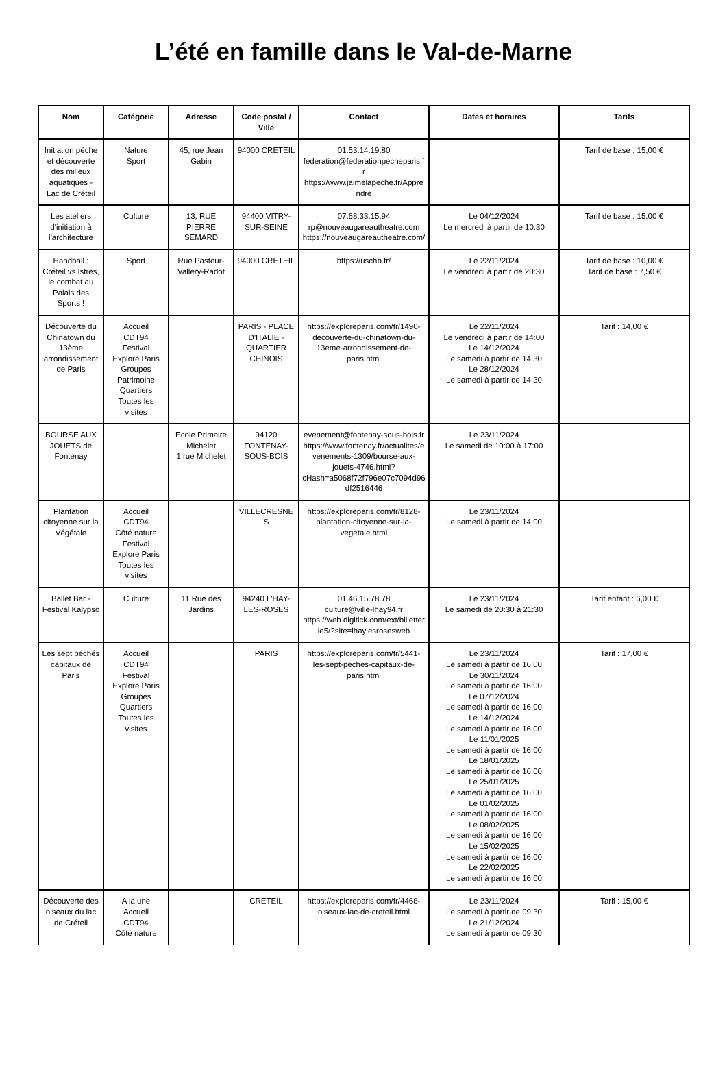L’été en famille dans le Val-de-Marne
| Nom | Catégorie | Adresse | Code postal / Ville | Contact | Dates et horaires | Tarifs |
| --- | --- | --- | --- | --- | --- | --- |
| Initiation pêche et découverte des milieux aquatiques - Lac de Créteil | Nature Sport | 45, rue Jean Gabin | 94000 CRETEIL | 01.53.14.19.80 federation@federationpecheparis.fr https://www.jaimelapeche.fr/Apprendre | | Tarif de base : 15,00 € |
| Les ateliers d'initiation à l'architecture | Culture | 13, RUE PIERRE SEMARD | 94400 VITRY-SUR-SEINE | 07.68.33.15.94 rp@nouveaugareautheatre.com https://nouveaugareautheatre.com/ | Le 04/12/2024 Le mercredi à partir de 10:30 | Tarif de base : 15,00 € |
| Handball : Créteil vs Istres, le combat au Palais des Sports ! | Sport | Rue Pasteur-Vallery-Radot | 94000 CRETEIL | https://uschb.fr/ | Le 22/11/2024 Le vendredi à partir de 20:30 | Tarif de base : 10,00 € Tarif de base : 7,50 € |
| Découverte du Chinatown du 13ème arrondissement de Paris | Accueil CDT94 Festival Explore Paris Groupes Patrimoine Quartiers Toutes les visites | | PARIS - PLACE D'ITALIE - QUARTIER CHINOIS | https://exploreparis.com/fr/1490-decouverte-du-chinatown-du-13eme-arrondissement-de-paris.html | Le 22/11/2024 Le vendredi à partir de 14:00 Le 14/12/2024 Le samedi à partir de 14:30 Le 28/12/2024 Le samedi à partir de 14:30 | Tarif : 14,00 € |
| BOURSE AUX JOUETS de Fontenay | | Ecole Primaire Michelet 1 rue Michelet | 94120 FONTENAY-SOUS-BOIS | evenement@fontenay-sous-bois.fr https://www.fontenay.fr/actualites/evenements-1309/bourse-aux-jouets-4746.html?cHash=a5068f72f796e07c7094d96df2516446 | Le 23/11/2024 Le samedi de 10:00 à 17:00 | |
| Plantation citoyenne sur la Végétale | Accueil CDT94 Côté nature Festival Explore Paris Toutes les visites | | VILLECRESNES | https://exploreparis.com/fr/8128-plantation-citoyenne-sur-la-vegetale.html | Le 23/11/2024 Le samedi à partir de 14:00 | |
| Ballet Bar - Festival Kalypso | Culture | 11 Rue des Jardins | 94240 L'HAY-LES-ROSES | 01.46.15.78.78 culture@ville-lhay94.fr https://web.digitick.com/ext/billetterie5/?site=lhaylesrosesweb | Le 23/11/2024 Le samedi de 20:30 à 21:30 | Tarif enfant : 6,00 € |
| Les sept péchés capitaux de Paris | Accueil CDT94 Festival Explore Paris Groupes Quartiers Toutes les visites | | PARIS | https://exploreparis.com/fr/5441-les-sept-peches-capitaux-de-paris.html | Le 23/11/2024 Le samedi à partir de 16:00 Le 30/11/2024 Le samedi à partir de 16:00 Le 07/12/2024 Le samedi à partir de 16:00 Le 14/12/2024 Le samedi à partir de 16:00 Le 11/01/2025 Le samedi à partir de 16:00 Le 18/01/2025 Le samedi à partir de 16:00 Le 25/01/2025 Le samedi à partir de 16:00 Le 01/02/2025 Le samedi à partir de 16:00 Le 08/02/2025 Le samedi à partir de 16:00 Le 15/02/2025 Le samedi à partir de 16:00 Le 22/02/2025 Le samedi à partir de 16:00 | Tarif : 17,00 € |
| Découverte des oiseaux du lac de Créteil | A la une Accueil CDT94 Côté nature | | CRETEIL | https://exploreparis.com/fr/4468-oiseaux-lac-de-creteil.html | Le 23/11/2024 Le samedi à partir de 09:30 Le 21/12/2024 Le samedi à partir de 09:30 | Tarif : 15,00 € |